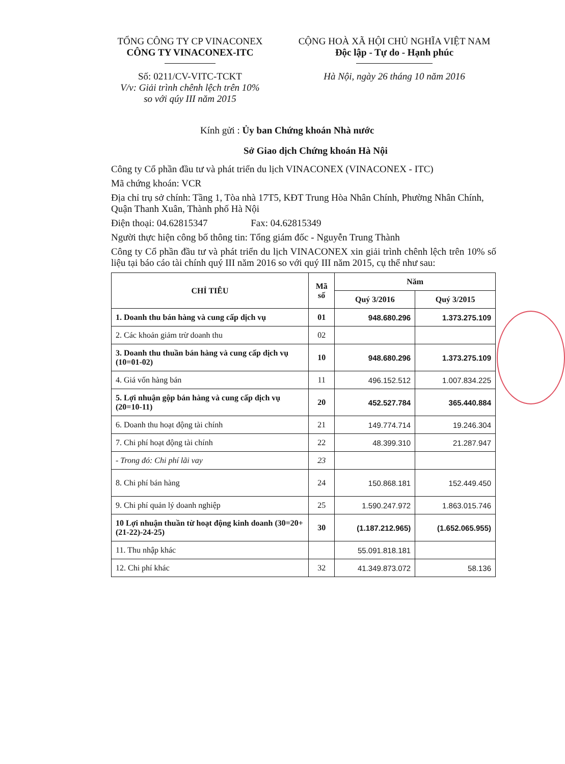TỔNG CÔNG TY CP VINACONEX
CÔNG TY VINACONEX-ITC
Số: 0211/CV-VITC-TCKT
V/v: Giải trình chênh lệch trên 10%
so với qúy III năm 2015
CỘNG HOÀ XÃ HỘI CHỦ NGHĨA VIỆT NAM
Độc lập - Tự do - Hạnh phúc
Hà Nội, ngày 26 tháng 10 năm 2016
Kính gửi : Ủy ban Chứng khoán Nhà nước
Sở Giao dịch Chứng khoán Hà Nội
Công ty Cổ phần đầu tư và phát triển du lịch VINACONEX (VINACONEX - ITC)
Mã chứng khoán: VCR
Địa chỉ trụ sở chính: Tầng 1, Tòa nhà 17T5, KĐT Trung Hòa Nhân Chính, Phường Nhân Chính, Quận Thanh Xuân, Thành phố Hà Nội
Điện thoại: 04.62815347 Fax: 04.62815349
Người thực hiện công bố thông tin: Tổng giám đốc - Nguyễn Trung Thành
Công ty Cổ phần đầu tư và phát triển du lịch VINACONEX xin giải trình chênh lệch trên 10% số liệu tại báo cáo tài chính quý III năm 2016 so với quý III năm 2015, cụ thể như sau:
| CHỈ TIÊU | Mã số | Năm | |
| --- | --- | --- | --- |
| | | Quý 3/2016 | Quý 3/2015 |
| 1. Doanh thu bán hàng và cung cấp dịch vụ | 01 | 948.680.296 | 1.373.275.109 |
| 2. Các khoản giảm trừ doanh thu | 02 | | |
| 3. Doanh thu thuần bán hàng và cung cấp dịch vụ (10=01-02) | 10 | 948.680.296 | 1.373.275.109 |
| 4. Giá vốn hàng bán | 11 | 496.152.512 | 1.007.834.225 |
| 5. Lợi nhuận gộp bán hàng và cung cấp dịch vụ (20=10-11) | 20 | 452.527.784 | 365.440.884 |
| 6. Doanh thu hoạt động tài chính | 21 | 149.774.714 | 19.246.304 |
| 7. Chi phí hoạt động tài chính | 22 | 48.399.310 | 21.287.947 |
| - Trong đó: Chi phí lãi vay | 23 | | |
| 8. Chi phí bán hàng | 24 | 150.868.181 | 152.449.450 |
| 9. Chi phí quản lý doanh nghiệp | 25 | 1.590.247.972 | 1.863.015.746 |
| 10 Lợi nhuận thuần từ hoạt động kinh doanh (30=20+(21-22)-24-25) | 30 | (1.187.212.965) | (1.652.065.955) |
| 11. Thu nhập khác | | 55.091.818.181 | |
| 12. Chi phí khác | 32 | 41.349.873.072 | 58.136 |